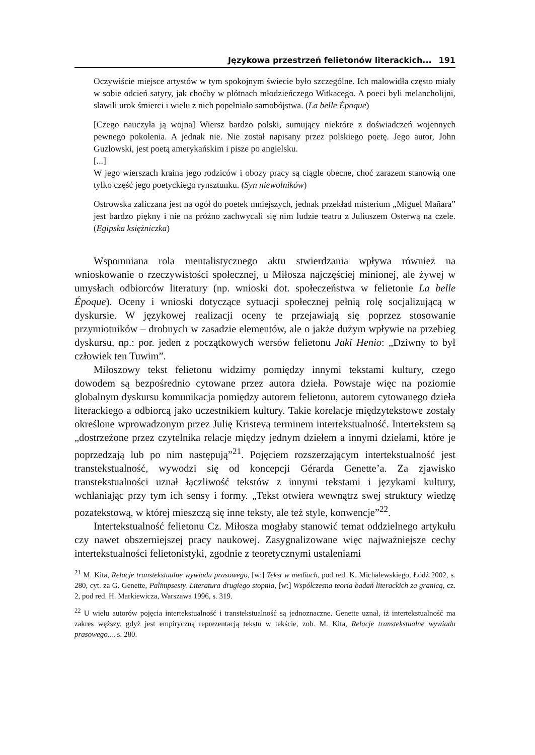Językowa przestrzeń felietonów literackich... 191
Oczywiście miejsce artystów w tym spokojnym świecie było szczególne. Ich malowidła często miały w sobie odcień satyry, jak choćby w płótnach młodzieńczego Witkacego. A poeci byli melancholijni, sławili urok śmierci i wielu z nich popełniało samobójstwa. (La belle Époque)
[Czego nauczyła ją wojna] Wiersz bardzo polski, sumujący niektóre z doświadczeń wojennych pewnego pokolenia. A jednak nie. Nie został napisany przez polskiego poetę. Jego autor, John Guzlowski, jest poetą amerykańskim i pisze po angielsku.
[...]
W jego wierszach kraina jego rodziców i obozy pracy są ciągle obecne, choć zarazem stanowią one tylko część jego poetyckiego rynsztunku. (Syn niewolników)
Ostrowska zaliczana jest na ogół do poetek mniejszych, jednak przekład misterium „Miguel Mañara” jest bardzo piękny i nie na próżno zachwycali się nim ludzie teatru z Juliuszem Osterwą na czele. (Egipska księżniczka)
Wspomniana rola mentalistycznego aktu stwierdzania wpływa również na wnioskowanie o rzeczywistości społecznej, u Miłosza najczęściej minionej, ale żywej w umysłach odbiorców literatury (np. wnioski dot. społeczeństwa w felietonie La belle Époque). Oceny i wnioski dotyczące sytuacji społecznej pełnią rolę socjalizującą w dyskursie. W językowej realizacji oceny te przejawiają się poprzez stosowanie przymiotników – drobnych w zasadzie elementów, ale o jakże dużym wpływie na przebieg dyskursu, np.: por. jeden z początkowych wersów felietonu Jaki Henio: „Dziwny to był człowiek ten Tuwim”.
Miłoszowy tekst felietonu widzimy pomiędzy innymi tekstami kultury, czego dowodem są bezpośrednio cytowane przez autora dzieła. Powstaje więc na poziomie globalnym dyskursu komunikacja pomiędzy autorem felietonu, autorem cytowanego dzieła literackiego a odbiorcą jako uczestnikiem kultury. Takie korelacje międzytekstowe zostały określone wprowadzonym przez Julię Kristevą terminem intertekstualność. Intertekstem są „dostrzeżone przez czytelnika relacje między jednym dziełem a innymi dziełami, które je poprzedzają lub po nim następują”<sup>21</sup>. Pojęciem rozszerzającym intertekstualność jest transtekstualność, wywodzi się od koncepcji Gérarda Genette’a. Za zjawisko transtekstualności uznał łączliwość tekstów z innymi tekstami i językami kultury, wchłaniając przy tym ich sensy i formy. „Tekst otwiera wewnątrz swej struktury wiedzę pozatekstową, w której mieszczą się inne teksty, ale też style, konwencje”<sup>22</sup>.
Intertekstualność felietonu Cz. Miłosza mogłaby stanowić temat oddzielnego artykułu czy nawet obszerniejszej pracy naukowej. Zasygnalizowane więc najważniejsze cechy intertekstualności felietonistyki, zgodnie z teoretycznymi ustaleniami
<sup>21</sup> M. Kita, Relacje transtekstualne wywiadu prasowego, [w:] Tekst w mediach, pod red. K. Michalewskiego, Łódź 2002, s. 280, cyt. za G. Genette, Palimpsesty. Literatura drugiego stopnia, [w:] Współczesna teoria badań literackich za granicą, cz. 2, pod red. H. Markiewicza, Warszawa 1996, s. 319.
<sup>22</sup> U wielu autorów pojęcia intertekstualność i transtekstualność są jednoznaczne. Genette uznał, iż intertekstualność ma zakres węższy, gdyż jest empiryczną reprezentacją tekstu w tekście, zob. M. Kita, Relacje transtekstualne wywiadu prasowego..., s. 280.